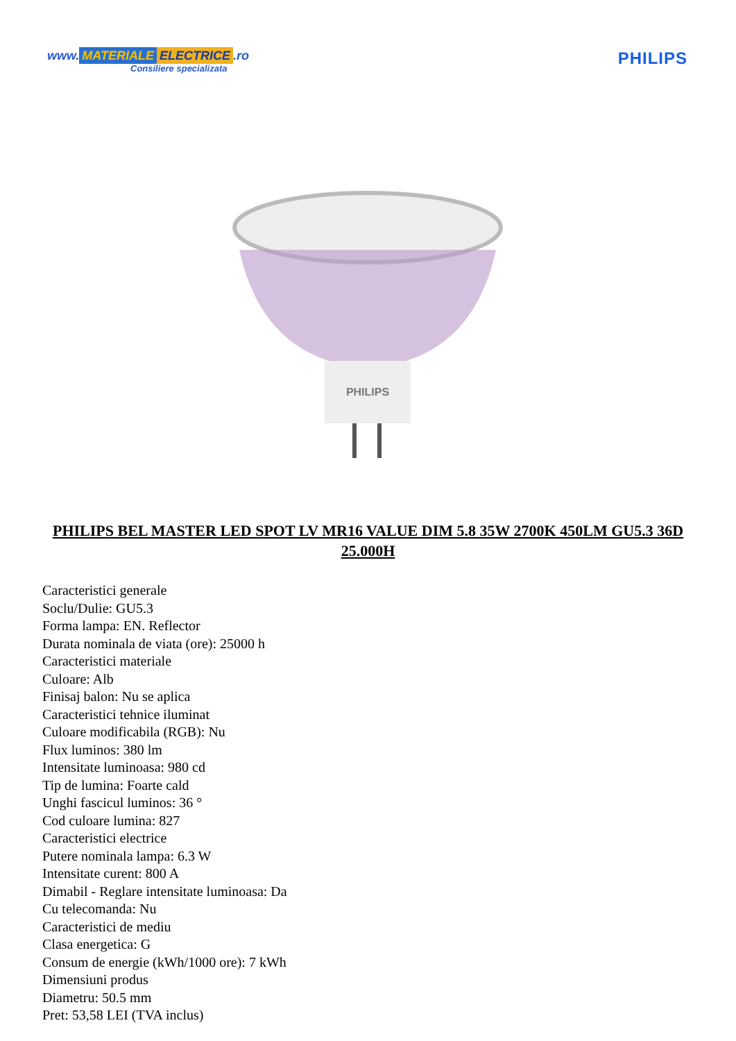www. MATERIALE ELECTRICE.ro
Consiliere specializata
PHILIPS
PHILIPS
PHILIPS BEL MASTER LED SPOT LV MR16 VALUE DIM 5.8 35W 2700K 450LM GU5.3 36D 25.000H
Caracteristici generale
Soclu/Dulie: GU5.3
Forma lampa: EN. Reflector
Durata nominala de viata (ore): 25000 h
Caracteristici materiale
Culoare: Alb
Finisaj balon: Nu se aplica
Caracteristici tehnice iluminat
Culoare modificabila (RGB): Nu
Flux luminos: 380 lm
Intensitate luminoasa: 980 cd
Tip de lumina: Foarte cald
Unghi fascicul luminos: 36 °
Cod culoare lumina: 827
Caracteristici electrice
Putere nominala lampa: 6.3 W
Intensitate curent: 800 A
Dimabil - Reglare intensitate luminoasa: Da
Cu telecomanda: Nu
Caracteristici de mediu
Clasa energetica: G
Consum de energie (kWh/1000 ore): 7 kWh
Dimensiuni produs
Diametru: 50.5 mm
Pret: 53,58 LEI (TVA inclus)